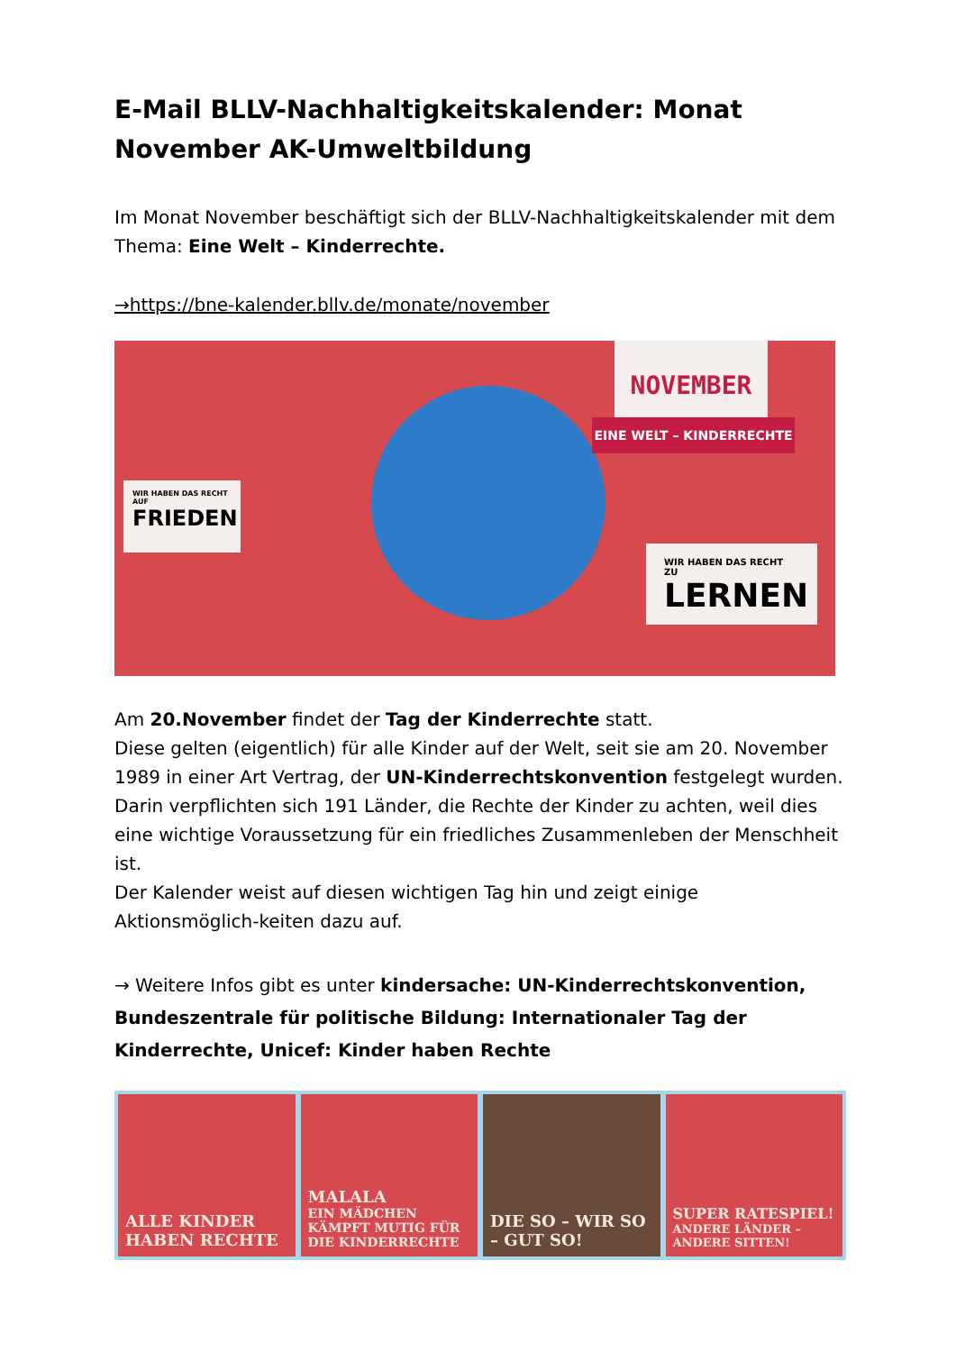E-Mail BLLV-Nachhaltigkeitskalender: Monat November AK-Umweltbildung
Im Monat November beschäftigt sich der BLLV-Nachhaltigkeitskalender mit dem Thema: Eine Welt – Kinderrechte.
→https://bne-kalender.bllv.de/monate/november
NOVEMBER
EINE WELT – KINDERRECHTE
WIR HABEN DAS RECHT AUF
FRIEDEN
WIR HABEN DAS RECHT ZU
LERNEN
Am 20.November findet der Tag der Kinderrechte statt.
Diese gelten (eigentlich) für alle Kinder auf der Welt, seit sie am 20. November 1989 in einer Art Vertrag, der UN-Kinderrechtskonvention festgelegt wurden. Darin verpflichten sich 191 Länder, die Rechte der Kinder zu achten, weil dies eine wichtige Voraussetzung für ein friedliches Zusammenleben der Menschheit ist.
Der Kalender weist auf diesen wichtigen Tag hin und zeigt einige Aktionsmöglich-keiten dazu auf.
→ Weitere Infos gibt es unter kindersache: UN-Kinderrechtskonvention, Bundeszentrale für politische Bildung: Internationaler Tag der Kinderrechte, Unicef: Kinder haben Rechte
ALLE KINDER
HABEN RECHTE
MALALA
EIN MÄDCHEN KÄMPFT MUTIG FÜR DIE KINDERRECHTE
DIE SO – WIR SO – GUT SO! SUPER RATESPIEL!
ANDERE LÄNDER – ANDERE SITTEN!